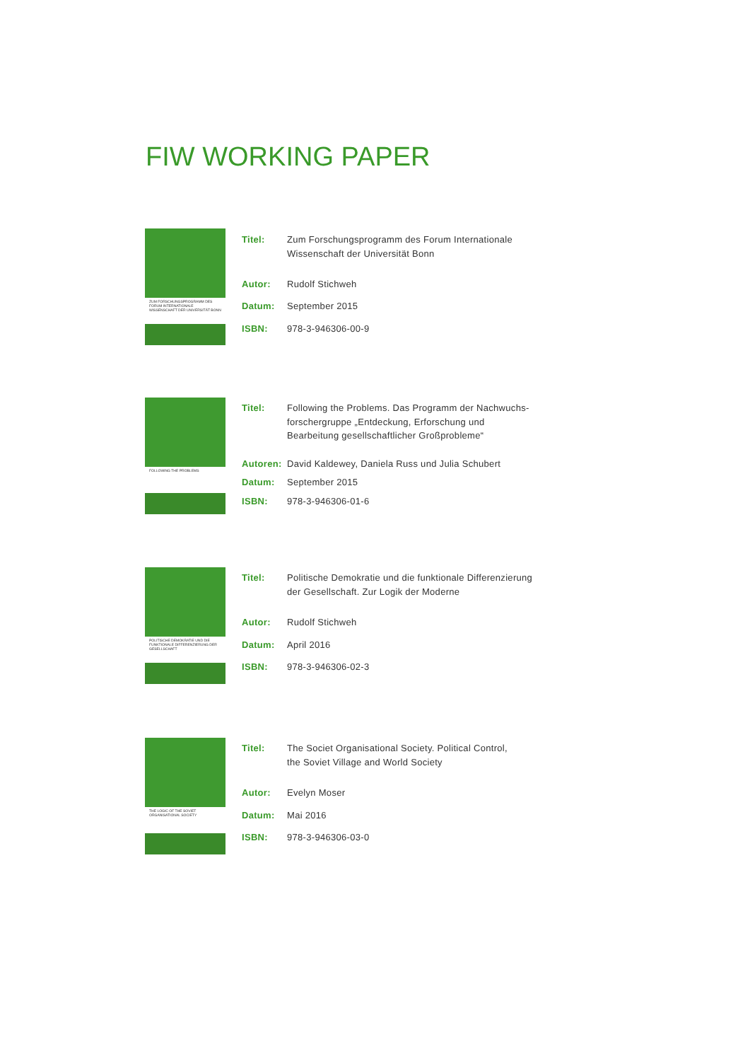FIW WORKING PAPER
ZUM FORSCHUNGSPROGRAMM DES FORUM INTERNATIONALE WISSENSCHAFT DER UNIVERSITÄT BONN
| Titel: | Zum Forschungsprogramm des Forum Internationale Wissenschaft der Universität Bonn |
| Autor: | Rudolf Stichweh |
| Datum: | September 2015 |
| ISBN: | 978-3-946306-00-9 |
FOLLOWING THE PROBLEMS
| Titel: | Following the Problems. Das Programm der Nachwuchs- forschergruppe „Entdeckung, Erforschung und Bearbeitung gesellschaftlicher Großprobleme“ |
| Autoren: | David Kaldewey, Daniela Russ und Julia Schubert |
| Datum: | September 2015 |
| ISBN: | 978-3-946306-01-6 |
POLITISCHE DEMOKRATIE UND DIE FUNKTIONALE DIFFERENZIERUNG DER GESELLSCHAFT
| Titel: | Politische Demokratie und die funktionale Differenzierung der Gesellschaft. Zur Logik der Moderne |
| Autor: | Rudolf Stichweh |
| Datum: | April 2016 |
| ISBN: | 978-3-946306-02-3 |
THE LOGIC OF THE SOVIET ORGANISATIONAL SOCIETY
| Titel: | The Societ Organisational Society. Political Control, the Soviet Village and World Society |
| Autor: | Evelyn Moser |
| Datum: | Mai 2016 |
| ISBN: | 978-3-946306-03-0 |